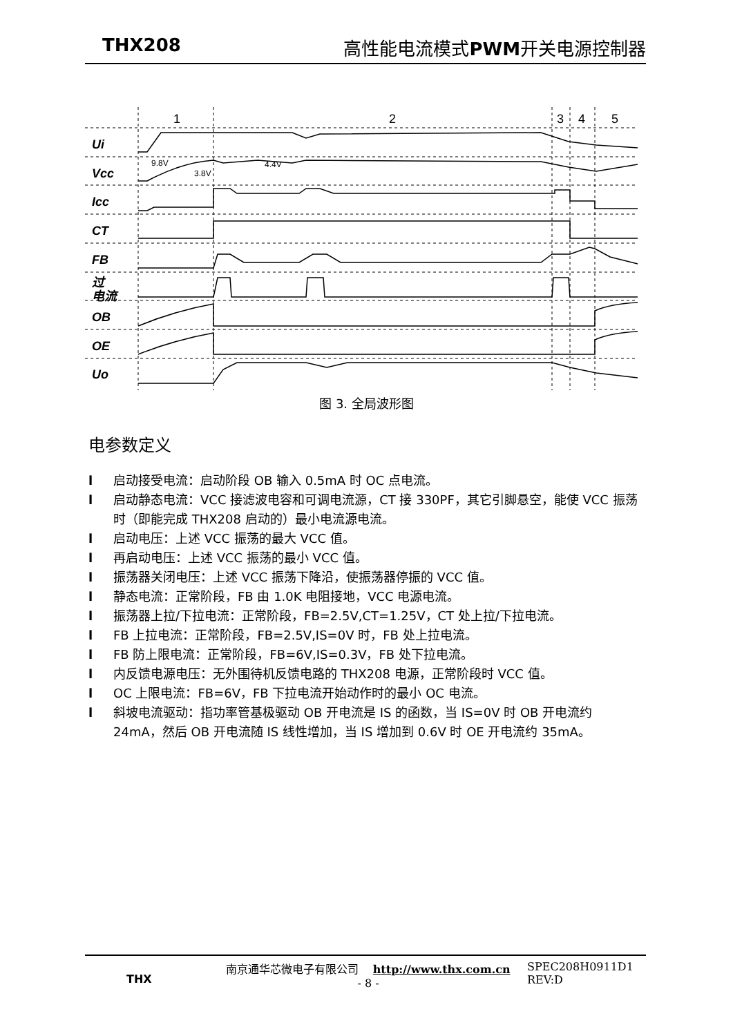THX208 高性能电流模式 PWM开关电源控制器
Ui
Vcc
Icc
CT
FB
过
电流
OB
OE
Uo
1
2
3
4
5
9.8V
3.8V
4.4V
图 3. 全局波形图
电参数定义
l 启动接受电流：启动阶段 OB 输入 0.5mA 时 OC 点电流。
l 启动静态电流：VCC 接滤波电容和可调电流源，CT 接 330PF，其它引脚悬空，能使 VCC 振荡时（即能完成 THX208 启动的）最小电流源电流。
l 启动电压：上述 VCC 振荡的最大 VCC 值。
l 再启动电压：上述 VCC 振荡的最小 VCC 值。
l 振荡器关闭电压：上述 VCC 振荡下降沿，使振荡器停振的 VCC 值。
l 静态电流：正常阶段，FB 由 1.0K 电阻接地，VCC 电源电流。
l 振荡器上拉/下拉电流：正常阶段，FB=2.5V,CT=1.25V，CT 处上拉/下拉电流。
l FB 上拉电流：正常阶段，FB=2.5V,IS=0V 时，FB 处上拉电流。
l FB 防上限电流：正常阶段，FB=6V,IS=0.3V，FB 处下拉电流。
l 内反馈电源电压：无外围待机反馈电路的 THX208 电源，正常阶段时 VCC 值。
l OC 上限电流：FB=6V，FB 下拉电流开始动作时的最小 OC 电流。
l 斜坡电流驱动：指功率管基极驱动 OB 开电流是 IS 的函数，当 IS=0V 时 OB 开电流约 24mA，然后 OB 开电流随 IS 线性增加，当 IS 增加到 0.6V 时 OE 开电流约 35mA。
THX
南京通华芯微电子有限公司 http://www.thx.com.cn
- 8 -
SPEC208H0911D1
REV:D